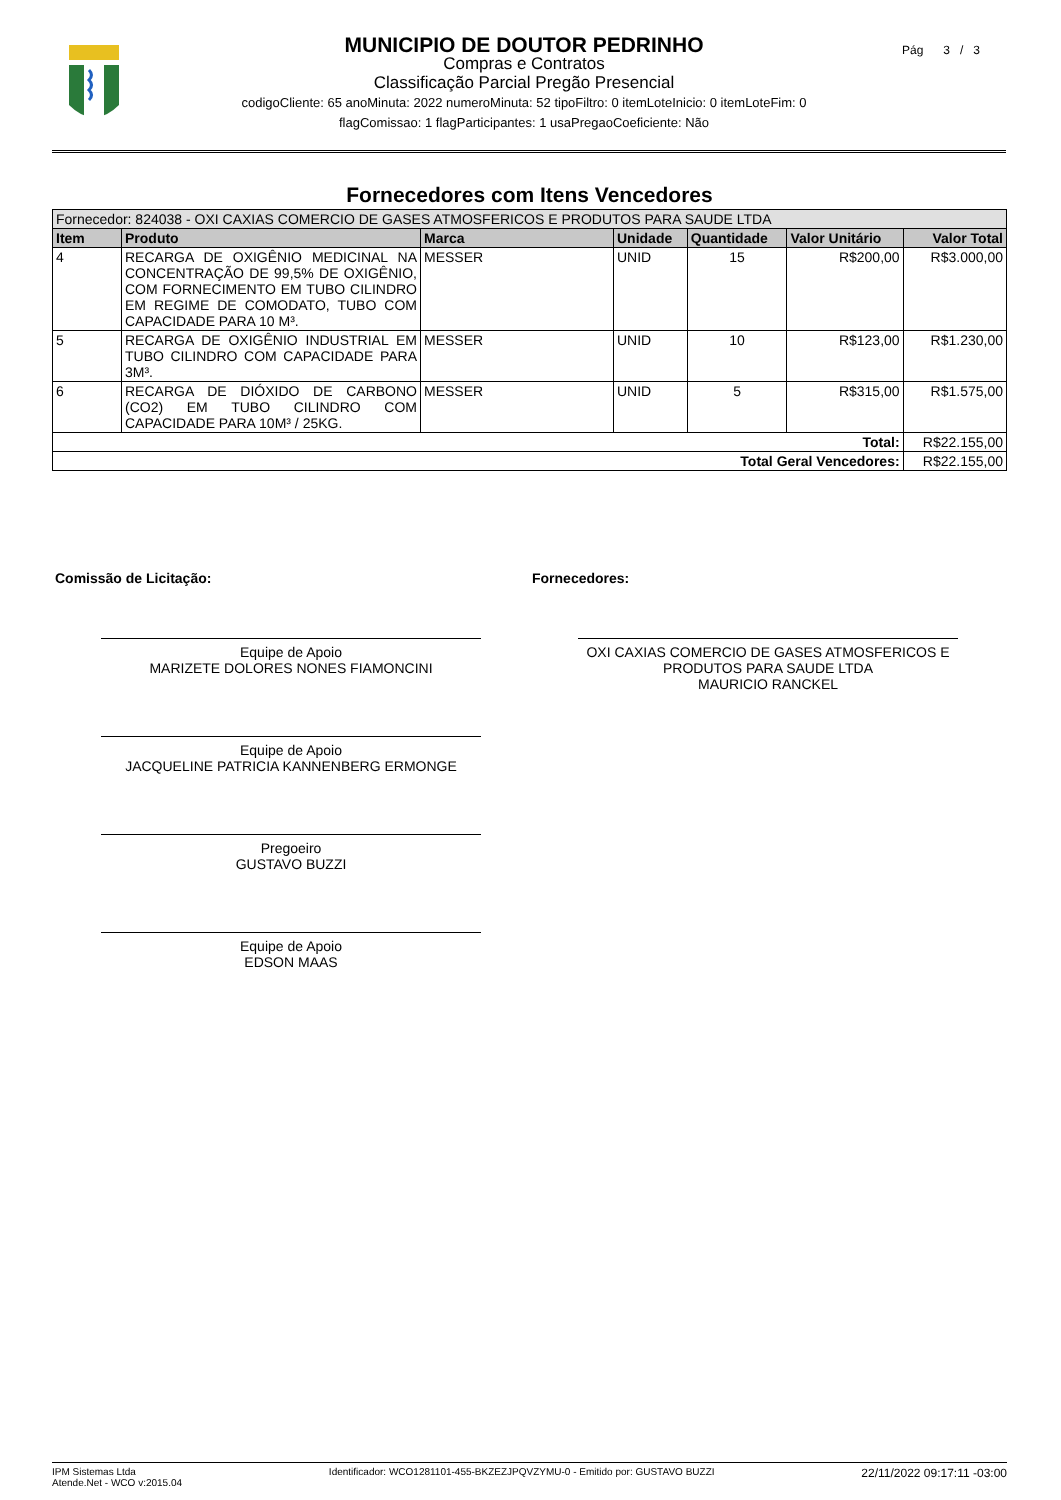Pág 3 / 3
MUNICIPIO DE DOUTOR PEDRINHO
Compras e Contratos
Classificação Parcial Pregão Presencial
codigoCliente: 65 anoMinuta: 2022 numeroMinuta: 52 tipoFiltro: 0 itemLoteInicio: 0 itemLoteFim: 0
flagComissao: 1 flagParticipantes: 1 usaPregaoCoeficiente: Não
Fornecedores com Itens Vencedores
| Fornecedor: 824038 - OXI CAXIAS COMERCIO DE GASES ATMOSFERICOS E PRODUTOS PARA SAUDE LTDA | | | | | | |
| Item | Produto | Marca | Unidade | Quantidade | Valor Unitário | Valor Total |
| 4 | RECARGA DE OXIGÊNIO MEDICINAL NA CONCENTRAÇÃO DE 99,5% DE OXIGÊNIO, COM FORNECIMENTO EM TUBO CILINDRO EM REGIME DE COMODATO, TUBO COM CAPACIDADE PARA 10 M³. | MESSER | UNID | 15 | R$200,00 | R$3.000,00 |
| 5 | RECARGA DE OXIGÊNIO INDUSTRIAL EM TUBO CILINDRO COM CAPACIDADE PARA 3M³. | MESSER | UNID | 10 | R$123,00 | R$1.230,00 |
| 6 | RECARGA DE DIÓXIDO DE CARBONO (CO2) EM TUBO CILINDRO COM CAPACIDADE PARA 10M³ / 25KG. | MESSER | UNID | 5 | R$315,00 | R$1.575,00 |
| Total: | | | | | | R$22.155,00 |
| Total Geral Vencedores: | | | | | | R$22.155,00 |
Comissão de Licitação:
Equipe de Apoio
MARIZETE DOLORES NONES FIAMONCINI
Equipe de Apoio
JACQUELINE PATRICIA KANNENBERG ERMONGE
Pregoeiro
GUSTAVO BUZZI
Equipe de Apoio
EDSON MAAS
Fornecedores:
OXI CAXIAS COMERCIO DE GASES ATMOSFERICOS E PRODUTOS PARA SAUDE LTDA
MAURICIO RANCKEL
IPM Sistemas Ltda
Atende.Net - WCO v:2015.04
Identificador: WCO1281101-455-BKZEZJPQVZYMU-0 - Emitido por: GUSTAVO BUZZI
22/11/2022 09:17:11 -03:00